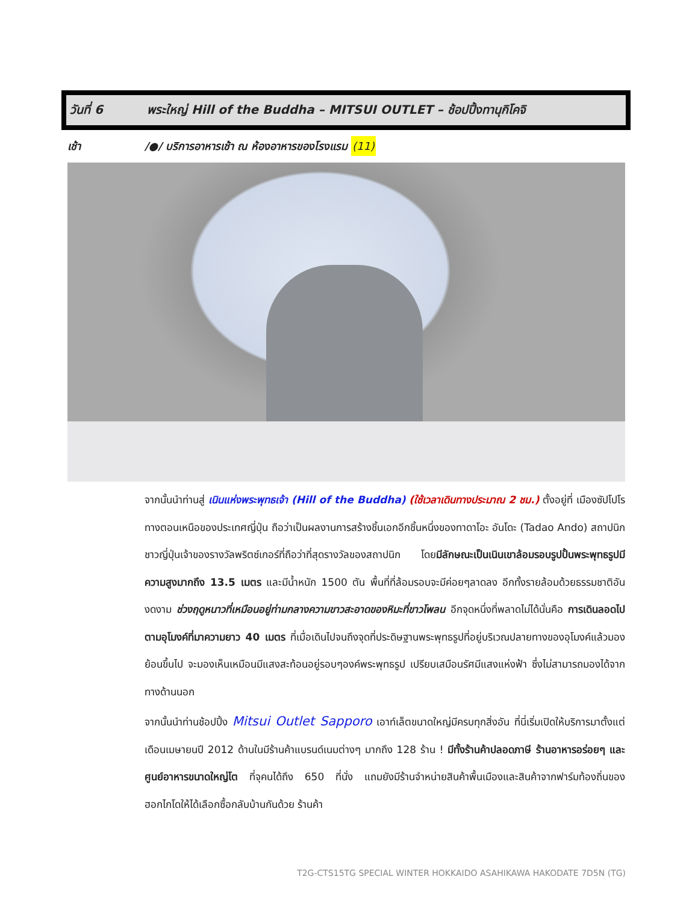วันที่ 6 พระใหญ่ Hill of the Buddha – MITSUI OUTLET – ช้อปปิ้งทานุกิโคจิ
เช้า /●/ บริการอาหารเช้า ณ ห้องอาหารของโรงแรม (11)
จากนั้นนำท่านสู่ เนินแห่งพระพุทธเจ้า (Hill of the Buddha) (ใช้เวลาเดินทางประมาณ 2 ชม.) ตั้งอยู่ที่ เมืองซัปโปโรทางตอนเหนือของประเทศญี่ปุ่น ถือว่าเป็นผลงานการสร้างชิ้นเอกอีกชิ้นหนึ่งของทาดาโอะ อันโดะ (Tadao Ando) สถาปนิกชาวญี่ปุ่นเจ้าของรางวัลพริตซ์เกอร์ที่ถือว่าที่สุดรางวัลของสถาปนิก โดยมีลักษณะเป็นเนินเขาล้อมรอบรูปปั้นพระพุทธรูปมีความสูงมากถึง 13.5 เมตร และมีน้ำหนัก 1500 ตัน พื้นที่ที่ล้อมรอบจะมีค่อยๆลาดลง อีกทั้งรายล้อมด้วยธรรมชาติอันงดงาม ช่วงฤดูหนาวที่เหมือนอยู่ท่ามกลางความขาวสะอาดของหิมะที่ขาวโพลน อีกจุดหนึ่งที่พลาดไม่ได้นั่นคือ การเดินลอดไปตามอุโมงค์ที่มาความยาว 40 เมตร ที่เมื่อเดินไปจนถึงจุดที่ประดิษฐานพระพุทธรูปที่อยู่บริเวณปลายทางของอุโมงค์แล้วมองย้อนขึ้นไป จะมองเห็นเหมือนมีแสงสะท้อนอยู่รอบๆองค์พระพุทธรูป เปรียบเสมือนรัศมีแสงแห่งฟ้า ซึ่งไม่สามารถมองได้จากทางด้านนอก
จากนั้นนำท่านช้อปปิ้ง Mitsui Outlet Sapporo เอาท์เล็ตขนาดใหญ่มีครบทุกสิ่งอัน ที่นี่เริ่มเปิดให้บริการมาตั้งแต่เดือนเมษายนปี 2012 ด้านในมีร้านค้าแบรนด์เนมต่างๆ มากถึง 128 ร้าน ! มีทั้งร้านค้าปลอดภาษี ร้านอาหารอร่อยๆ และศูนย์อาหารขนาดใหญ่โต ที่จุคนได้ถึง 650 ที่นั่ง แถมยังมีร้านจำหน่ายสินค้าพื้นเมืองและสินค้าจากฟาร์มท้องถิ่นของฮอกไกโดให้ได้เลือกซื้อกลับบ้านกันด้วย ร้านค้า
T2G-CTS15TG SPECIAL WINTER HOKKAIDO ASAHIKAWA HAKODATE 7D5N (TG)